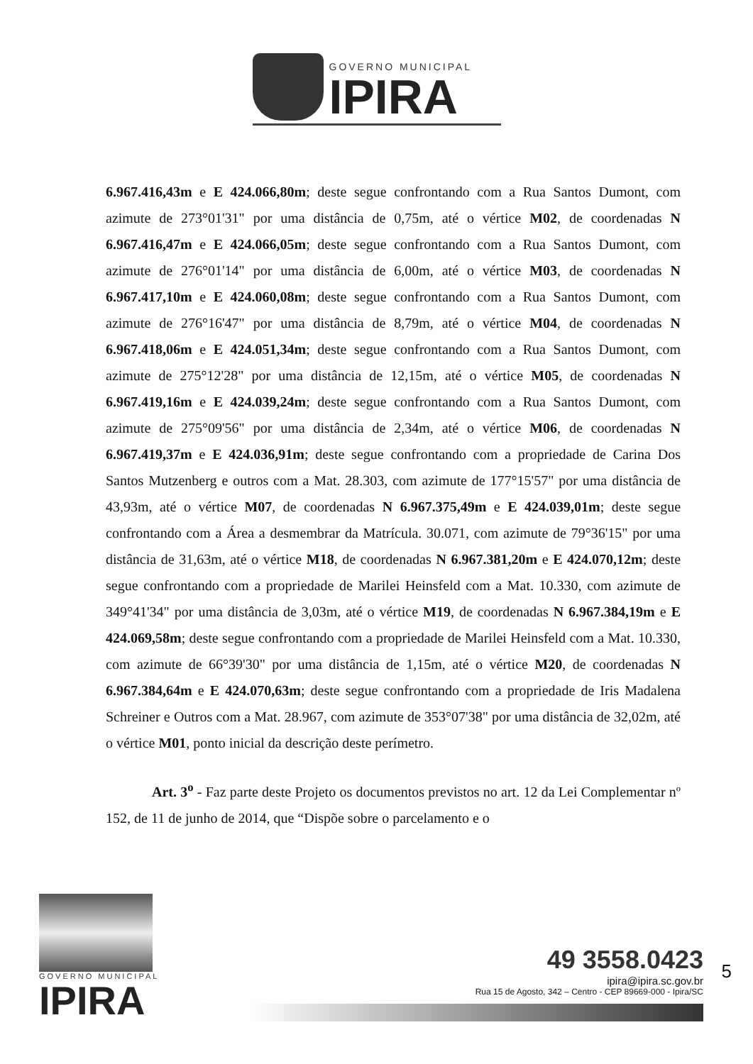GOVERNO MUNICIPAL
IPIRA
6.967.416,43m e E 424.066,80m; deste segue confrontando com a Rua Santos Dumont, com azimute de 273°01'31" por uma distância de 0,75m, até o vértice M02, de coordenadas N 6.967.416,47m e E 424.066,05m; deste segue confrontando com a Rua Santos Dumont, com azimute de 276°01'14" por uma distância de 6,00m, até o vértice M03, de coordenadas N 6.967.417,10m e E 424.060,08m; deste segue confrontando com a Rua Santos Dumont, com azimute de 276°16'47" por uma distância de 8,79m, até o vértice M04, de coordenadas N 6.967.418,06m e E 424.051,34m; deste segue confrontando com a Rua Santos Dumont, com azimute de 275°12'28" por uma distância de 12,15m, até o vértice M05, de coordenadas N 6.967.419,16m e E 424.039,24m; deste segue confrontando com a Rua Santos Dumont, com azimute de 275°09'56" por uma distância de 2,34m, até o vértice M06, de coordenadas N 6.967.419,37m e E 424.036,91m; deste segue confrontando com a propriedade de Carina Dos Santos Mutzenberg e outros com a Mat. 28.303, com azimute de 177°15'57" por uma distância de 43,93m, até o vértice M07, de coordenadas N 6.967.375,49m e E 424.039,01m; deste segue confrontando com a Área a desmembrar da Matrícula. 30.071, com azimute de 79°36'15" por uma distância de 31,63m, até o vértice M18, de coordenadas N 6.967.381,20m e E 424.070,12m; deste segue confrontando com a propriedade de Marilei Heinsfeld com a Mat. 10.330, com azimute de 349°41'34" por uma distância de 3,03m, até o vértice M19, de coordenadas N 6.967.384,19m e E 424.069,58m; deste segue confrontando com a propriedade de Marilei Heinsfeld com a Mat. 10.330, com azimute de 66°39'30" por uma distância de 1,15m, até o vértice M20, de coordenadas N 6.967.384,64m e E 424.070,63m; deste segue confrontando com a propriedade de Iris Madalena Schreiner e Outros com a Mat. 28.967, com azimute de 353°07'38" por uma distância de 32,02m, até o vértice M01, ponto inicial da descrição deste perímetro.
Art. 3<sup>o</sup> - Faz parte deste Projeto os documentos previstos no art. 12 da Lei Complementar nº 152, de 11 de junho de 2014, que “Dispõe sobre o parcelamento e o
GOVERNO MUNICIPAL
IPIRA
49 3558.0423
ipira@ipira.sc.gov.br
Rua 15 de Agosto, 342 – Centro - CEP 89669-000 - Ipira/SC
5